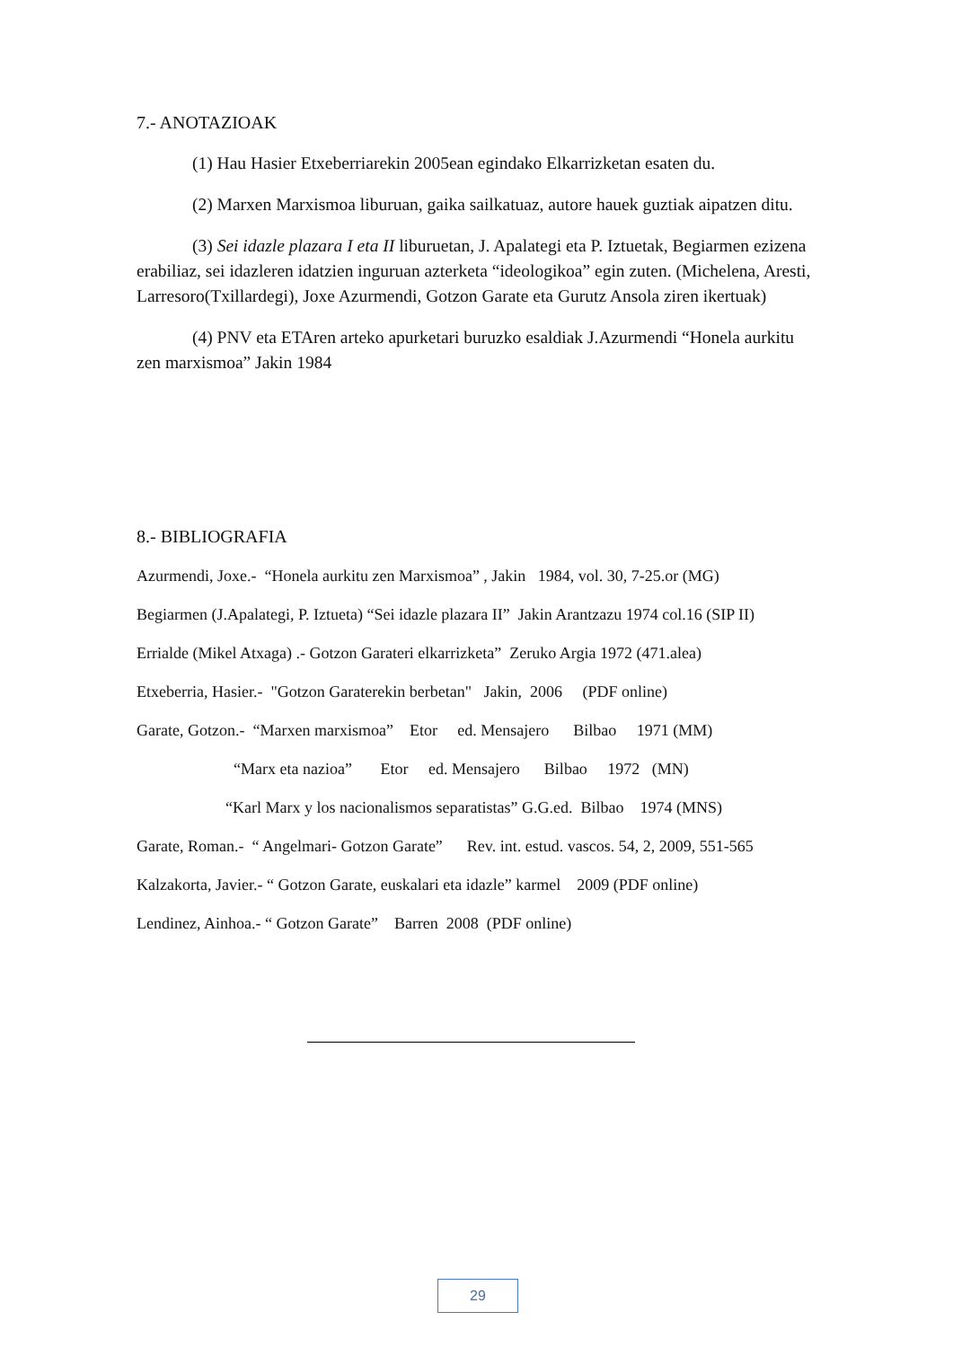7.- ANOTAZIOAK
(1) Hau Hasier Etxeberriarekin 2005ean egindako Elkarrizketan esaten du.
(2) Marxen Marxismoa liburuan, gaika sailkatuaz, autore hauek guztiak aipatzen ditu.
(3) Sei idazle plazara I eta II liburuetan, J. Apalategi eta P. Iztuetak, Begiarmen ezizena erabiliaz, sei idazleren idatzien inguruan azterketa “ideologikoa” egin zuten. (Michelena, Aresti, Larresoro(Txillardegi), Joxe Azurmendi, Gotzon Garate eta Gurutz Ansola ziren ikertuak)
(4) PNV eta ETAren arteko apurketari buruzko esaldiak J.Azurmendi “Honela aurkitu zen marxismoa” Jakin 1984
8.- BIBLIOGRAFIA
Azurmendi, Joxe.- “Honela aurkitu zen Marxismoa” , Jakin 1984, vol. 30, 7-25.or (MG)
Begiarmen (J.Apalategi, P. Iztueta) “Sei idazle plazara II” Jakin Arantzazu 1974 col.16 (SIP II)
Errialde (Mikel Atxaga) .- Gotzon Garateri elkarrizketa” Zeruko Argia 1972 (471.alea)
Etxeberria, Hasier.- "Gotzon Garaterekin berbetan" Jakin, 2006 (PDF online)
Garate, Gotzon.- “Marxen marxismoa” Etor ed. Mensajero Bilbao 1971 (MM)
“Marx eta nazioa” Etor ed. Mensajero Bilbao 1972 (MN)
“Karl Marx y los nacionalismos separatistas” G.G.ed. Bilbao 1974 (MNS)
Garate, Roman.- “ Angelmari- Gotzon Garate” Rev. int. estud. vascos. 54, 2, 2009, 551-565
Kalzakorta, Javier.- “ Gotzon Garate, euskalari eta idazle” karmel 2009 (PDF online)
Lendinez, Ainhoa.- “ Gotzon Garate” Barren 2008 (PDF online)
29